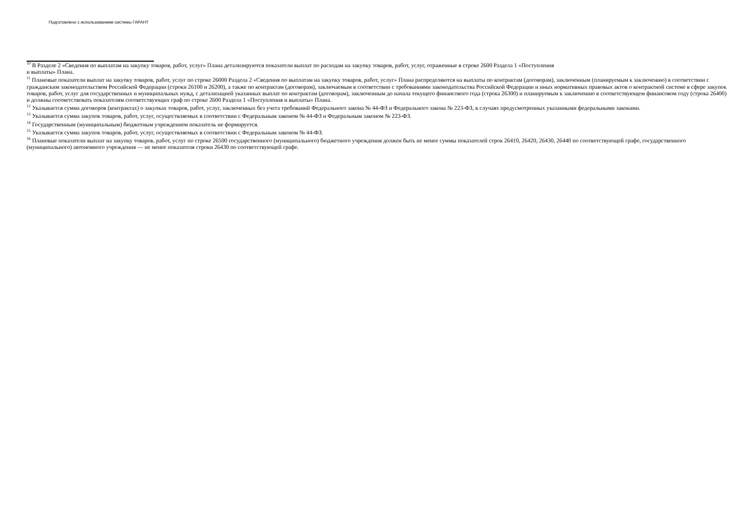Подготовлено с использованием системы ГАРАНТ
<sup>10</sup> В Разделе 2 «Сведения по выплатам на закупку товаров, работ, услуг» Плана детализируются показатели выплат по расходам на закупку товаров, работ, услуг, отраженные в строке 2600 Раздела 1 «Поступления
и выплаты» Плана.
<sup>11</sup> Плановые показатели выплат на закупку товаров, работ, услуг по строке 26000 Раздела 2 «Сведения по выплатам на закупку товаров, работ, услуг» Плана распределяются на выплаты по контрактам (договорам), заключенным (планируемым к заключению) в соответствии с гражданским законодательством Российской Федерации (строки 26100 и 26200), а также по контрактам (договорам), заключаемым в соответствии с требованиями законодательства Российской Федерации и иных нормативных правовых актов о контрактной системе в сфере закупок товаров, работ, услуг для государственных и муниципальных нужд, с детализацией указанных выплат по контрактам (договорам), заключенным до начала текущего финансового года (строка 26300) и планируемым к заключению в соответствующем финансовом году (строка 26400) и должны соответствовать показателям соответствующих граф по строке 2600 Раздела 1 «Поступления и выплаты» Плана.
<sup>12</sup> Указывается сумма договоров (контрактах) о закупках товаров, работ, услуг, заключенных без учета требований Федерального закона № 44-ФЗ и Федерального закона № 223-ФЗ, в случаях предусмотренных указанными федеральными законами.
<sup>13</sup> Указывается сумма закупок товаров, работ, услуг, осуществляемых в соответствии с Федеральным законом № 44-ФЗ и Федеральным законом № 223-ФЗ.
<sup>14</sup> Государственным (муниципальным) бюджетным учреждением показатель не формируется.
<sup>15</sup> Указывается сумма закупок товаров, работ, услуг, осуществляемых в соответствии с Федеральным законом № 44-ФЗ.
<sup>16</sup> Плановые показатели выплат на закупку товаров, работ, услуг по строке 26500 государственного (муниципального) бюджетного учреждения должен быть не менее суммы показателей строк 26410, 26420, 26430, 26440 по соответствующей графе, государственного (муниципального) автономного учреждения — не менее показателя строки 26430 по соответствующей графе.